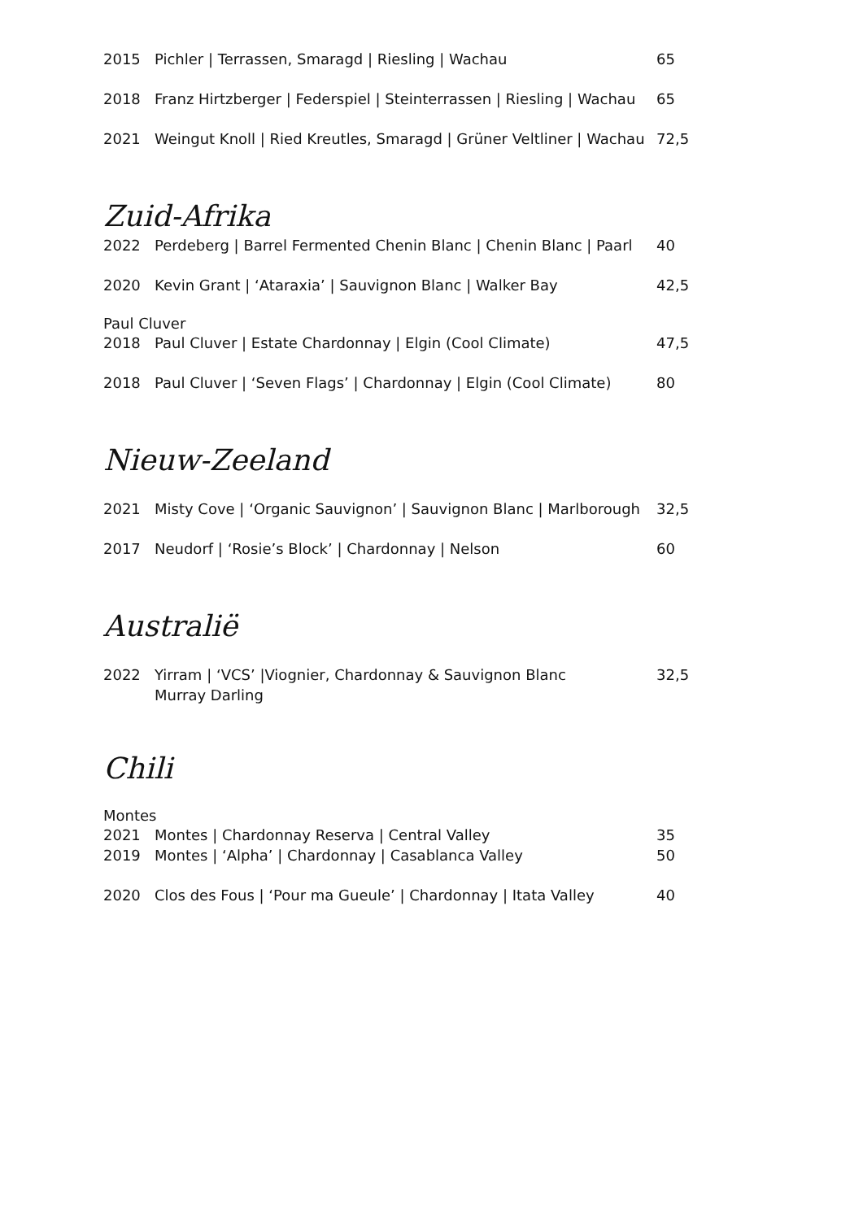2015 Pichler | Terrassen, Smaragd | Riesling | Wachau 65
2018 Franz Hirtzberger | Federspiel | Steinterrassen | Riesling | Wachau 65
2021 Weingut Knoll | Ried Kreutles, Smaragd | Grüner Veltliner | Wachau 72,5
Zuid-Afrika
2022 Perdeberg | Barrel Fermented Chenin Blanc | Chenin Blanc | Paarl 40
2020 Kevin Grant | ‘Ataraxia’ | Sauvignon Blanc | Walker Bay 42,5
Paul Cluver
2018 Paul Cluver | Estate Chardonnay | Elgin (Cool Climate) 47,5
2018 Paul Cluver | ‘Seven Flags’ | Chardonnay | Elgin (Cool Climate) 80
Nieuw-Zeeland
2021 Misty Cove | ‘Organic Sauvignon’ | Sauvignon Blanc | Marlborough 32,5
2017 Neudorf | ‘Rosie’s Block’ | Chardonnay | Nelson 60
Australië
2022 Yirram | ‘VCS’ |Viognier, Chardonnay & Sauvignon Blanc
Murray Darling 32,5
Chili
Montes
2021 Montes | Chardonnay Reserva | Central Valley 35
2019 Montes | ‘Alpha’ | Chardonnay | Casablanca Valley 50
2020 Clos des Fous | ‘Pour ma Gueule’ | Chardonnay | Itata Valley 40